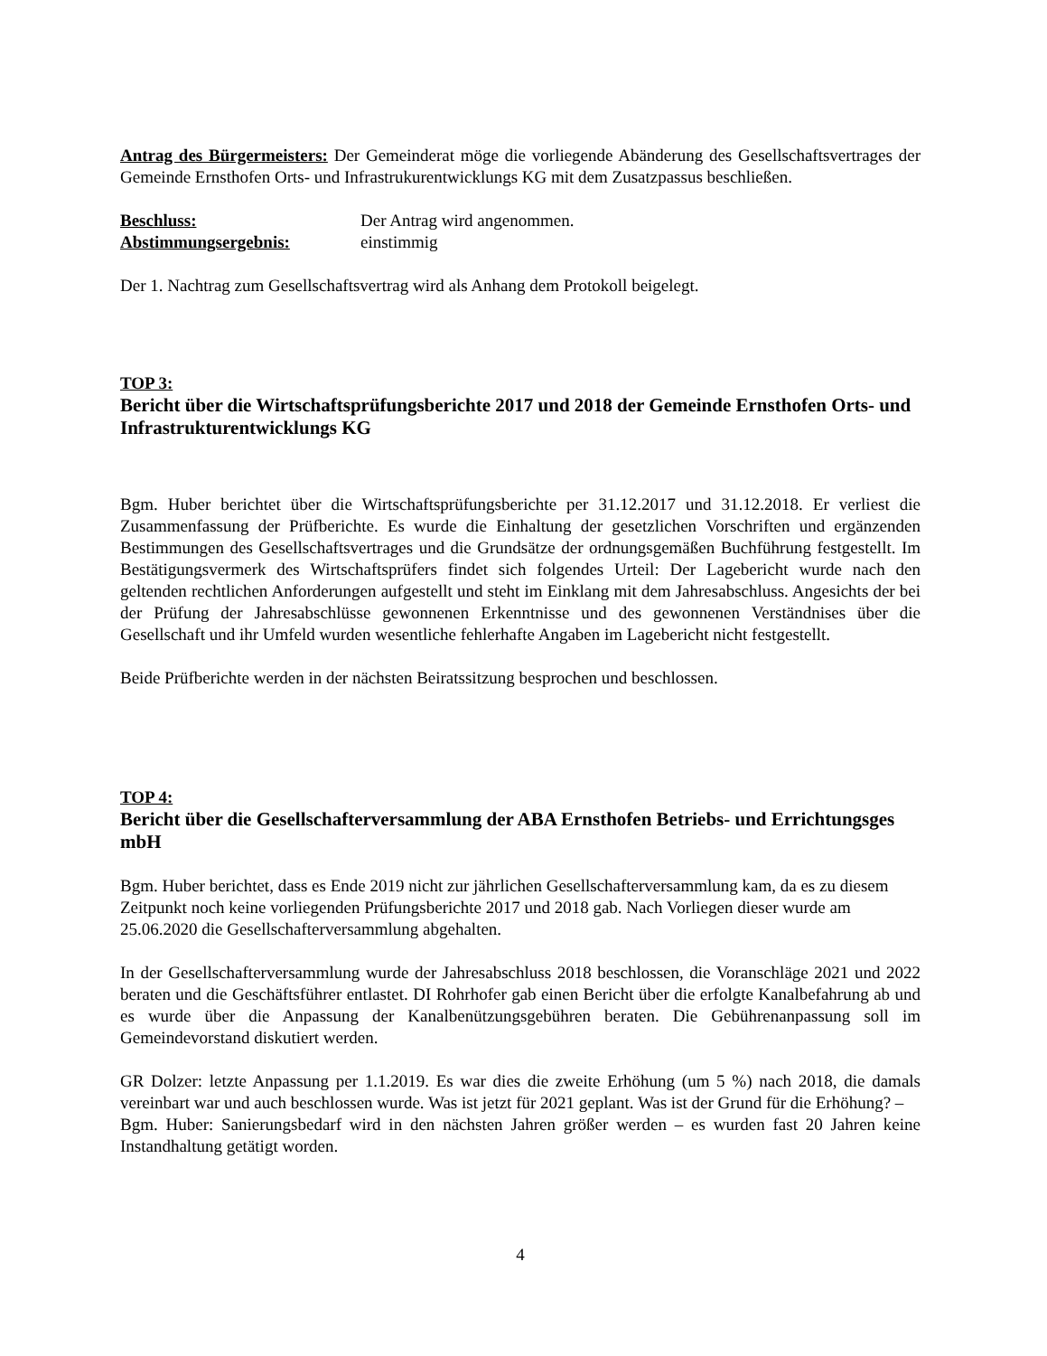Antrag des Bürgermeisters: Der Gemeinderat möge die vorliegende Abänderung des Gesellschaftsvertrages der Gemeinde Ernsthofen Orts- und Infrastrukurentwicklungs KG mit dem Zusatzpassus beschließen.
Beschluss: Der Antrag wird angenommen.
Abstimmungsergebnis: einstimmig
Der 1. Nachtrag zum Gesellschaftsvertrag wird als Anhang dem Protokoll beigelegt.
TOP 3:
Bericht über die Wirtschaftsprüfungsberichte 2017 und 2018 der Gemeinde Ernsthofen Orts- und Infrastrukturentwicklungs KG
Bgm. Huber berichtet über die Wirtschaftsprüfungsberichte per 31.12.2017 und 31.12.2018. Er verliest die Zusammenfassung der Prüfberichte. Es wurde die Einhaltung der gesetzlichen Vorschriften und ergänzenden Bestimmungen des Gesellschaftsvertrages und die Grundsätze der ordnungsgemäßen Buchführung festgestellt. Im Bestätigungsvermerk des Wirtschaftsprüfers findet sich folgendes Urteil: Der Lagebericht wurde nach den geltenden rechtlichen Anforderungen aufgestellt und steht im Einklang mit dem Jahresabschluss. Angesichts der bei der Prüfung der Jahresabschlüsse gewonnenen Erkenntnisse und des gewonnenen Verständnises über die Gesellschaft und ihr Umfeld wurden wesentliche fehlerhafte Angaben im Lagebericht nicht festgestellt.
Beide Prüfberichte werden in der nächsten Beiratssitzung besprochen und beschlossen.
TOP 4:
Bericht über die Gesellschafterversammlung der ABA Ernsthofen Betriebs- und Errichtungsges mbH
Bgm. Huber berichtet, dass es Ende 2019 nicht zur jährlichen Gesellschafterversammlung kam, da es zu diesem Zeitpunkt noch keine vorliegenden Prüfungsberichte 2017 und 2018 gab. Nach Vorliegen dieser wurde am 25.06.2020 die Gesellschafterversammlung abgehalten.
In der Gesellschafterversammlung wurde der Jahresabschluss 2018 beschlossen, die Voranschläge 2021 und 2022 beraten und die Geschäftsführer entlastet. DI Rohrhofer gab einen Bericht über die erfolgte Kanalbefahrung ab und es wurde über die Anpassung der Kanalbenützungsgebühren beraten. Die Gebührenanpassung soll im Gemeindevorstand diskutiert werden.
GR Dolzer: letzte Anpassung per 1.1.2019. Es war dies die zweite Erhöhung (um 5 %) nach 2018, die damals vereinbart war und auch beschlossen wurde. Was ist jetzt für 2021 geplant. Was ist der Grund für die Erhöhung? –
Bgm. Huber: Sanierungsbedarf wird in den nächsten Jahren größer werden – es wurden fast 20 Jahren keine Instandhaltung getätigt worden.
4